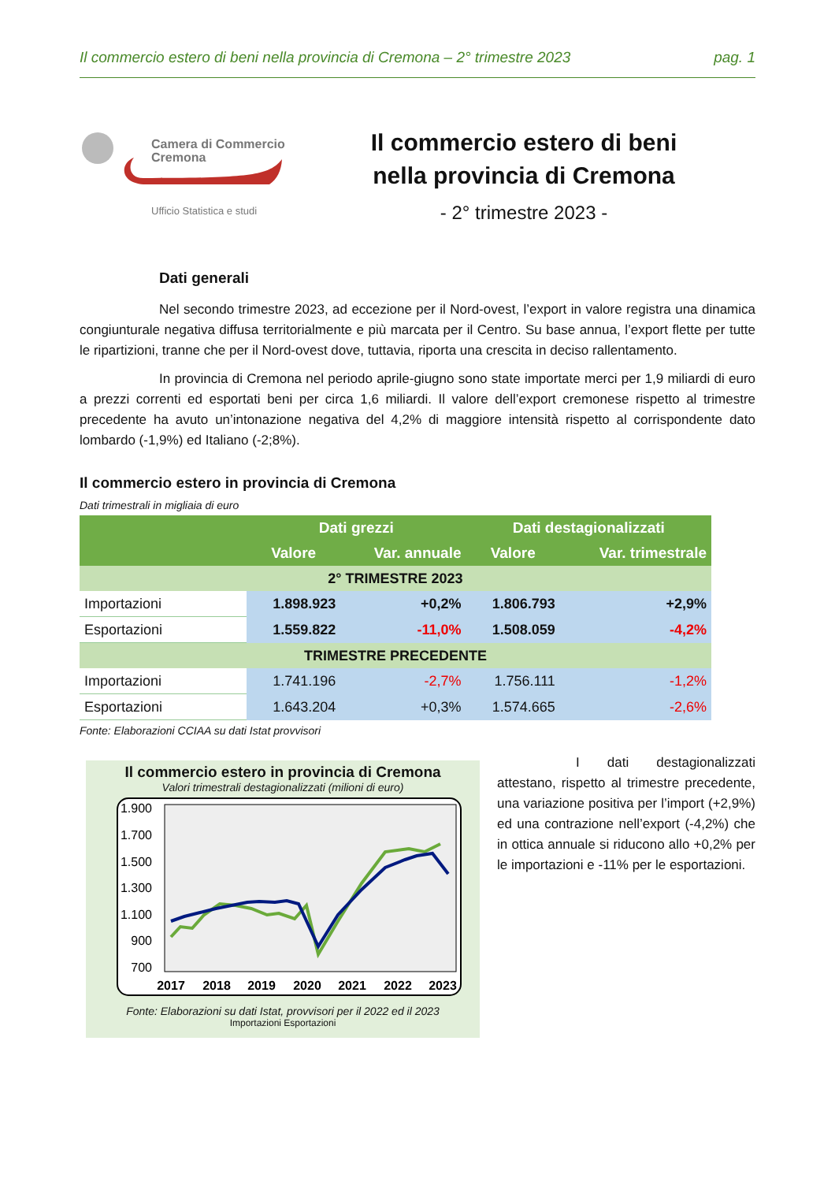Il commercio estero di beni nella provincia di Cremona – 2° trimestre 2023 pag. 1
Camera di Commercio
Cremona
Ufficio Statistica e studi
Il commercio estero di beni
nella provincia di Cremona
- 2° trimestre 2023 -
Dati generali
Nel secondo trimestre 2023, ad eccezione per il Nord-ovest, l’export in valore registra una dinamica congiunturale negativa diffusa territorialmente e più marcata per il Centro. Su base annua, l’export flette per tutte le ripartizioni, tranne che per il Nord-ovest dove, tuttavia, riporta una crescita in deciso rallentamento.
In provincia di Cremona nel periodo aprile-giugno sono state importate merci per 1,9 miliardi di euro a prezzi correnti ed esportati beni per circa 1,6 miliardi. Il valore dell’export cremonese rispetto al trimestre precedente ha avuto un’intonazione negativa del 4,2% di maggiore intensità rispetto al corrispondente dato lombardo (-1,9%) ed Italiano (-2;8%).
Il commercio estero in provincia di Cremona
Dati trimestrali in migliaia di euro
| | Dati grezzi | | Dati destagionalizzati | |
| --- | --- | --- | --- | --- |
| | Valore | Var. annuale | Valore | Var. trimestrale |
| 2° TRIMESTRE 2023 | | | | |
| Importazioni | 1.898.923 | +0,2% | 1.806.793 | +2,9% |
| Esportazioni | 1.559.822 | -11,0% | 1.508.059 | -4,2% |
| TRIMESTRE PRECEDENTE | | | | |
| Importazioni | 1.741.196 | -2,7% | 1.756.111 | -1,2% |
| Esportazioni | 1.643.204 | +0,3% | 1.574.665 | -2,6% |
Fonte: Elaborazioni CCIAA su dati Istat provvisori
Il commercio estero in provincia di Cremona
Valori trimestrali destagionalizzati (milioni di euro)
1.900
1.700
1.500
1.300
1.100
900
700
2017
2018
2019
2020
2021
2022
2023
Fonte: Elaborazioni su dati Istat, provvisori per il 2022 ed il 2023
Importazioni Esportazioni
I dati destagionalizzati attestano, rispetto al trimestre precedente, una variazione positiva per l’import (+2,9%) ed una contrazione nell’export (-4,2%) che in ottica annuale si riducono allo +0,2% per le importazioni e -11% per le esportazioni.